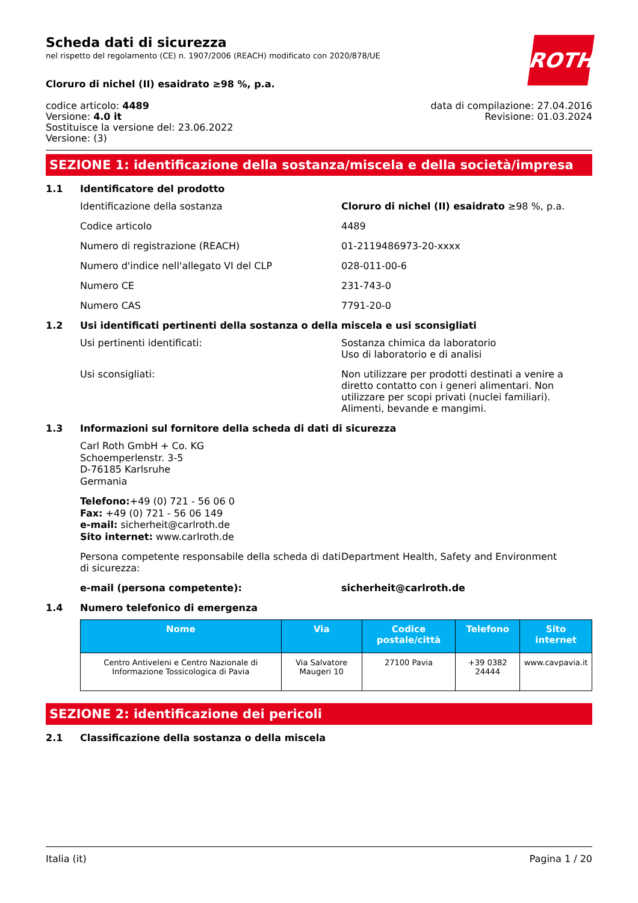ROTH
Scheda dati di sicurezza
nel rispetto del regolamento (CE) n. 1907/2006 (REACH) modificato con 2020/878/UE
Cloruro di nichel (II) esaidrato ≥98 %, p.a.
codice articolo: 4489
Versione: 4.0 it
Sostituisce la versione del: 23.06.2022
Versione: (3)
data di compilazione: 27.04.2016
Revisione: 01.03.2024
SEZIONE 1: identificazione della sostanza/miscela e della società/impresa
1.1 Identificatore del prodotto
Identificazione della sostanza Cloruro di nichel (II) esaidrato ≥98 %, p.a.
Codice articolo 4489
Numero di registrazione (REACH) 01-2119486973-20-xxxx
Numero d'indice nell'allegato VI del CLP 028-011-00-6
Numero CE 231-743-0
Numero CAS 7791-20-0
1.2 Usi identificati pertinenti della sostanza o della miscela e usi sconsigliati
Usi pertinenti identificati: Sostanza chimica da laboratorio
Uso di laboratorio e di analisi
Usi sconsigliati: Non utilizzare per prodotti destinati a venire a diretto contatto con i generi alimentari. Non utilizzare per scopi privati (nuclei familiari). Alimenti, bevande e mangimi.
1.3 Informazioni sul fornitore della scheda di dati di sicurezza
Carl Roth GmbH + Co. KG
Schoemperlenstr. 3-5
D-76185 Karlsruhe
Germania
Telefono:+49 (0) 721 - 56 06 0
Fax: +49 (0) 721 - 56 06 149
e-mail: sicherheit@carlroth.de
Sito internet: www.carlroth.de
Persona competente responsabile della scheda di dati di sicurezza:
Department Health, Safety and Environment
e-mail (persona competente): sicherheit@carlroth.de
1.4 Numero telefonico di emergenza
| Nome | Via | Codice postale/città | Telefono | Sito internet |
| --- | --- | --- | --- | --- |
| Centro Antiveleni e Centro Nazionale di Informazione Tossicologica di Pavia | Via Salvatore Maugeri 10 | 27100 Pavia | +39 0382 24444 | www.cavpavia.it |
SEZIONE 2: identificazione dei pericoli
2.1 Classificazione della sostanza o della miscela
Italia (it) Pagina 1 / 20